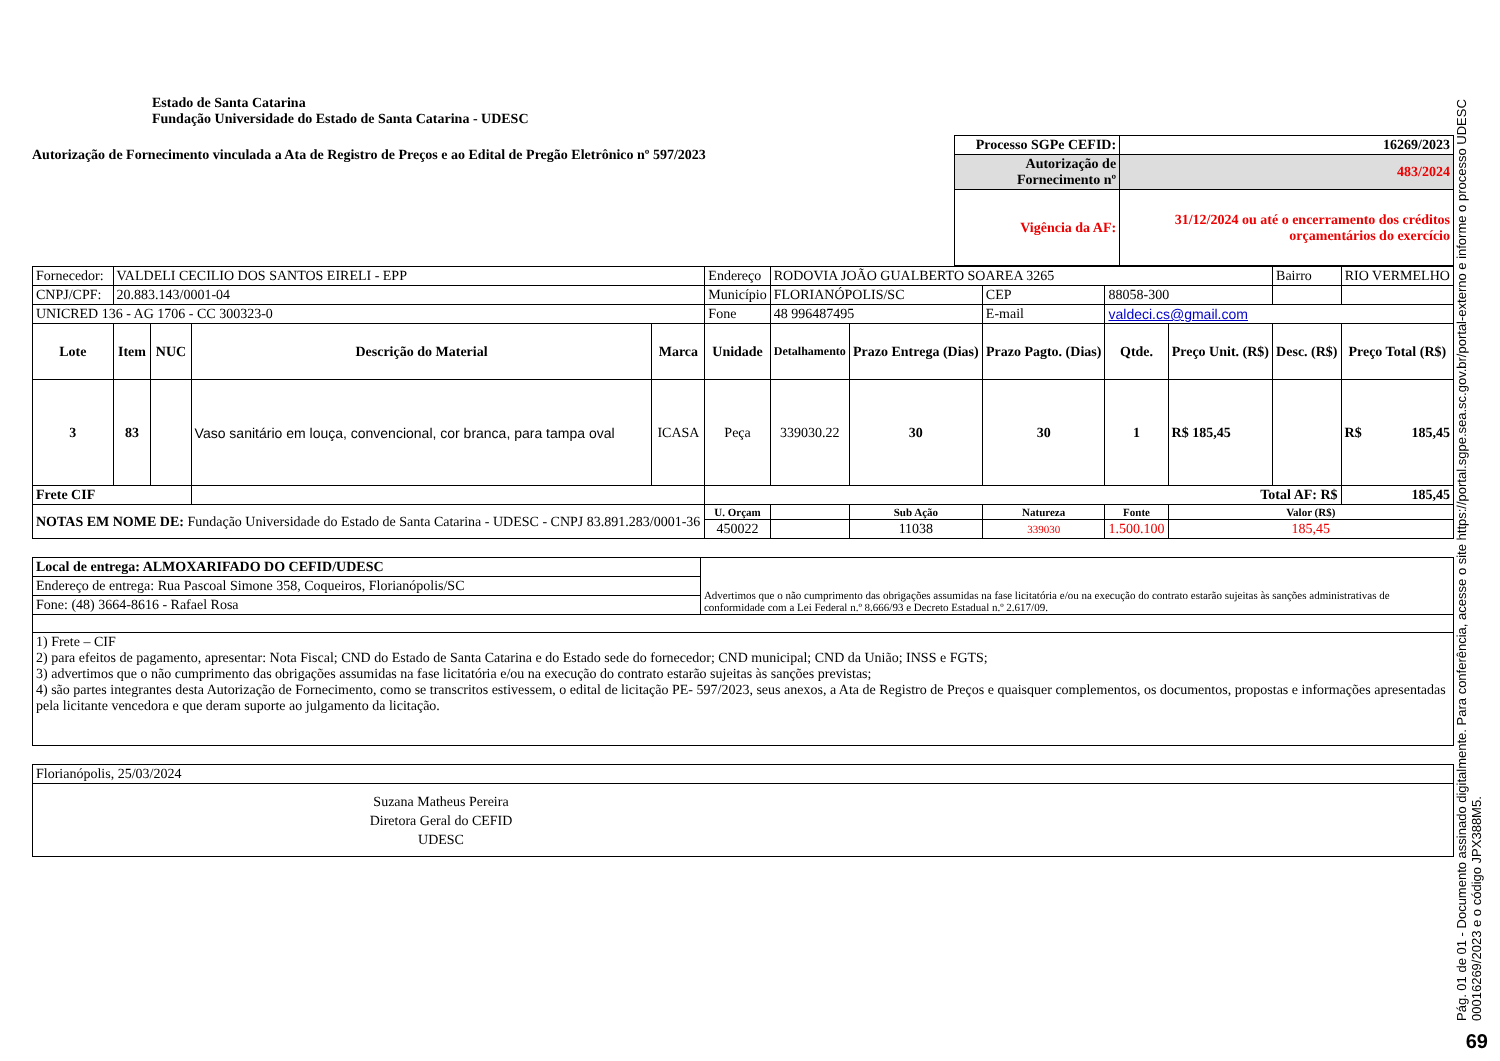Estado de Santa Catarina
Fundação Universidade do Estado de Santa Catarina - UDESC
Autorização de Fornecimento vinculada a Ata de Registro de Preços e ao Edital de Pregão Eletrônico nº 597/2023
| Processo SGPe CEFID: | 16269/2023 |
| Autorização de Fornecimento nº | 483/2024 |
| Vigência da AF: | 31/12/2024 ou até o encerramento dos créditos orçamentários do exercício |
| Fornecedor: | VALDELI CECILIO DOS SANTOS EIRELI - EPP | | | | Endereço | RODOVIA JOÃO GUALBERTO SOAREA 3265 | | | | | Bairro | RIO VERMELHO |
| CNPJ/CPF: | 20.883.143/0001-04 | | | | Município | FLORIANÓPOLIS/SC | | CEP | 88058-300 | | | |
| UNICRED 136 - AG 1706 - CC 300323-0 | | | | | Fone | 48 996487495 | | E-mail | valdeci.cs@gmail.com | | | |
| Lote | Item | NUC | Descrição do Material | Marca | Unidade | Detalhamento | Prazo Entrega (Dias) | Prazo Pagto. (Dias) | Qtde. | Preço Unit. (R$) | Desc. (R$) | Preço Total (R$) |
| 3 | 83 | | Vaso sanitário em louça, convencional, cor branca, para tampa oval | ICASA | Peça | 339030.22 | 30 | 30 | 1 | R$ 185,45 | | R$ 185,45 |
| Frete CIF | | | | | Total AF: R$ | | | | | | | 185,45 |
| NOTAS EM NOME DE: Fundação Universidade do Estado de Santa Catarina - UDESC - CNPJ 83.891.283/0001-36 | | | | | U. Orçam | | Sub Ação | Natureza | Fonte | Valor (R$) | | |
| | | | | | 450022 | | 11038 | 339030 | 1.500.100 | 185,45 | | |
| Local de entrega: ALMOXARIFADO DO CEFID/UDESC | Advertimos que o não cumprimento das obrigações assumidas na fase licitatória e/ou na execução do contrato estarão sujeitas às sanções administrativas de conformidade com a Lei Federal n.º 8.666/93 e Decreto Estadual n.º 2.617/09. |
| Endereço de entrega: Rua Pascoal Simone 358, Coqueiros, Florianópolis/SC | |
| Fone: (48) 3664-8616 - Rafael Rosa | |
| 1) Frete – CIF 2) para efeitos de pagamento, apresentar: Nota Fiscal; CND do Estado de Santa Catarina e do Estado sede do fornecedor; CND municipal; CND da União; INSS e FGTS; 3) advertimos que o não cumprimento das obrigações assumidas na fase licitatória e/ou na execução do contrato estarão sujeitas às sanções previstas; 4) são partes integrantes desta Autorização de Fornecimento, como se transcritos estivessem, o edital de licitação PE- 597/2023, seus anexos, a Ata de Registro de Preços e quaisquer complementos, os documentos, propostas e informações apresentadas pela licitante vencedora e que deram suporte ao julgamento da licitação. | |
| Florianópolis, 25/03/2024 |
| Suzana Matheus Pereira Diretora Geral do CEFID UDESC |
Pág. 01 de 01 - Documento assinado digitalmente. Para conferência, acesse o site https://portal.sgpe.sea.sc.gov.br/portal-externo e informe o processo UDESC 00016269/2023 e o código JPX388M5.
69